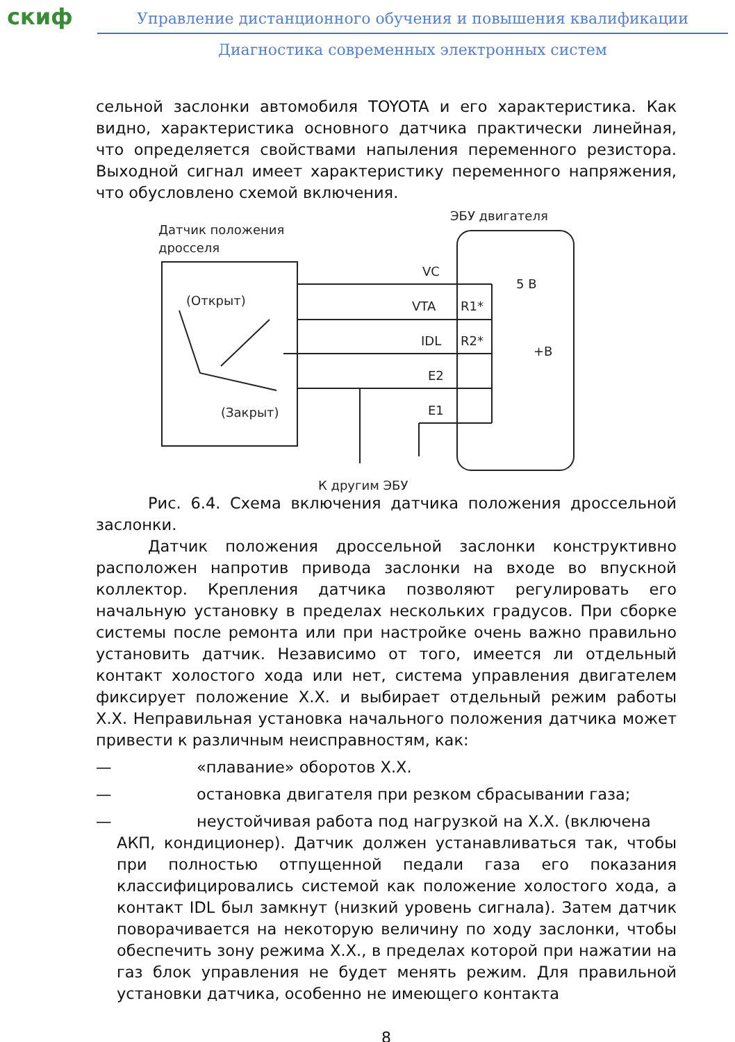скиф
Управление дистанционного обучения и повышения квалификации
Диагностика современных электронных систем
сельной заслонки автомобиля TOYOTA и его характеристика. Как видно, характеристика основного датчика практически линейная, что определяется свойствами напыления переменного резистора. Выходной сигнал имеет характеристику переменного напряжения, что обусловлено схемой включения.
Датчик положения
дросселя
ЭБУ двигателя
(Открыт)
(Закрыт)
VC
VTA
IDL
E2
E1
R1*
R2*
5 B
+B
К другим ЭБУ
Рис. 6.4. Схема включения датчика положения дроссельной заслонки.
Датчик положения дроссельной заслонки конструктивно расположен напротив привода заслонки на входе во впускной коллектор. Крепления датчика позволяют регулировать его начальную установку в пределах нескольких градусов. При сборке системы после ремонта или при настройке очень важно правильно установить датчик. Независимо от того, имеется ли отдельный контакт холостого хода или нет, система управления двигателем фиксирует положение Х.Х. и выбирает отдельный режим работы Х.Х. Неправильная установка начального положения датчика может привести к различным неисправностям, как:
— «плавание» оборотов Х.Х.
— остановка двигателя при резком сбрасывании газа;
— неустойчивая работа под нагрузкой на Х.Х. (включена
АКП, кондиционер). Датчик должен устанавливаться так, чтобы при полностью отпущенной педали газа его показания классифицировались системой как положение холостого хода, а контакт IDL был замкнут (низкий уровень сигнала). Затем датчик поворачивается на некоторую величину по ходу заслонки, чтобы обеспечить зону режима Х.Х., в пределах которой при нажатии на газ блок управления не будет менять режим. Для правильной установки датчика, особенно не имеющего контакта
8